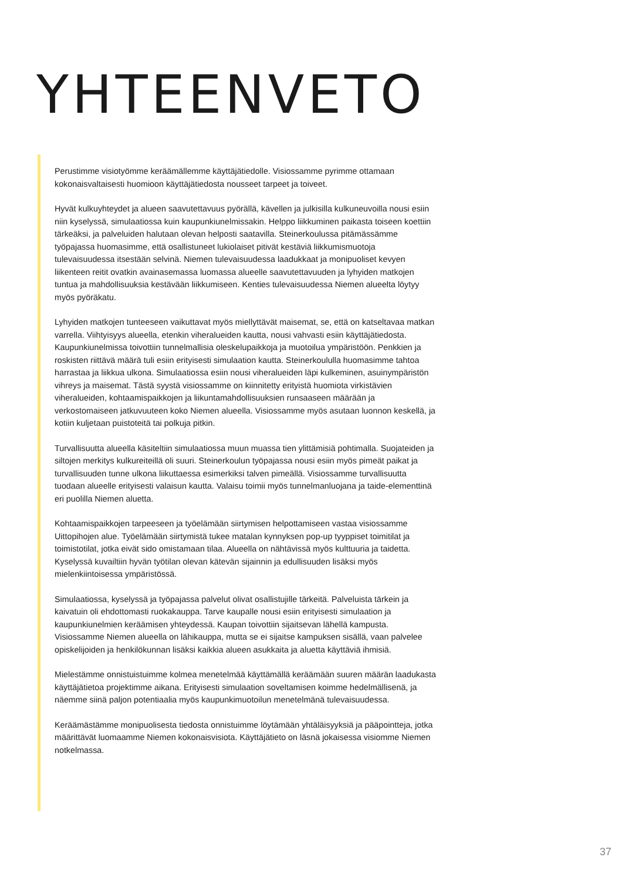YHTEENVETO
Perustimme visiotyömme keräämällemme käyttäjätiedolle. Visiossamme pyrimme ottamaan kokonaisvaltaisesti huomioon käyttäjätiedosta nousseet tarpeet ja toiveet.
Hyvät kulkuyhteydet ja alueen saavutettavuus pyörällä, kävellen ja julkisilla kulkuneuvoilla nousi esiin niin kyselyssä, simulaatiossa kuin kaupunkiunelmissakin. Helppo liikkuminen paikasta toiseen koettiin tärkeäksi, ja palveluiden halutaan olevan helposti saatavilla. Steinerkoulussa pitämässämme työpajassa huomasimme, että osallistuneet lukiolaiset pitivät kestäviä liikkumismuotoja tulevaisuudessa itsestään selvinä. Niemen tulevaisuudessa laadukkaat ja monipuoliset kevyen liikenteen reitit ovatkin avainasemassa luomassa alueelle saavutettavuuden ja lyhyiden matkojen tuntua ja mahdollisuuksia kestävään liikkumiseen. Kenties tulevaisuudessa Niemen alueelta löytyy myös pyöräkatu.
Lyhyiden matkojen tunteeseen vaikuttavat myös miellyttävät maisemat, se, että on katseltavaa matkan varrella. Viihtyisyys alueella, etenkin viheralueiden kautta, nousi vahvasti esiin käyttäjätiedosta. Kaupunkiunelmissa toivottiin tunnelmallisia oleskelupaikkoja ja muotoilua ympäristöön. Penkkien ja roskisten riittävä määrä tuli esiin erityisesti simulaation kautta. Steinerkoululla huomasimme tahtoa harrastaa ja liikkua ulkona. Simulaatiossa esiin nousi viheralueiden läpi kulkeminen, asuinympäristön vihreys ja maisemat. Tästä syystä visiossamme on kiinnitetty erityistä huomiota virkistävien viheralueiden, kohtaamispaikkojen ja liikuntamahdollisuuksien runsaaseen määrään ja verkostomaiseen jatkuvuuteen koko Niemen alueella. Visiossamme myös asutaan luonnon keskellä, ja kotiin kuljetaan puistoteitä tai polkuja pitkin.
Turvallisuutta alueella käsiteltiin simulaatiossa muun muassa tien ylittämisiä pohtimalla. Suojateiden ja siltojen merkitys kulkureiteillä oli suuri. Steinerkoulun työpajassa nousi esiin myös pimeät paikat ja turvallisuuden tunne ulkona liikuttaessa esimerkiksi talven pimeällä. Visiossamme turvallisuutta tuodaan alueelle erityisesti valaisun kautta. Valaisu toimii myös tunnelmanluojana ja taide-elementtinä eri puolilla Niemen aluetta.
Kohtaamispaikkojen tarpeeseen ja työelämään siirtymisen helpottamiseen vastaa visiossamme Uittopihojen alue. Työelämään siirtymistä tukee matalan kynnyksen pop-up tyyppiset toimitilat ja toimistotilat, jotka eivät sido omistamaan tilaa. Alueella on nähtävissä myös kulttuuria ja taidetta. Kyselyssä kuvailtiin hyvän työtilan olevan kätevän sijainnin ja edullisuuden lisäksi myös mielenkiintoisessa ympäristössä.
Simulaatiossa, kyselyssä ja työpajassa palvelut olivat osallistujille tärkeitä. Palveluista tärkein ja kaivatuin oli ehdottomasti ruokakauppa. Tarve kaupalle nousi esiin erityisesti simulaation ja kaupunkiunelmien keräämisen yhteydessä. Kaupan toivottiin sijaitsevan lähellä kampusta. Visiossamme Niemen alueella on lähikauppa, mutta se ei sijaitse kampuksen sisällä, vaan palvelee opiskelijoiden ja henkilökunnan lisäksi kaikkia alueen asukkaita ja aluetta käyttäviä ihmisiä.
Mielestämme onnistuistuimme kolmea menetelmää käyttämällä keräämään suuren määrän laadukasta käyttäjätietoa projektimme aikana. Erityisesti simulaation soveltamisen koimme hedelmällisenä, ja näemme siinä paljon potentiaalia myös kaupunkimuotoilun menetelmänä tulevaisuudessa.
Keräämästämme monipuolisesta tiedosta onnistuimme löytämään yhtäläisyyksiä ja pääpointteja, jotka määrittävät luomaamme Niemen kokonaisvisiota. Käyttäjätieto on läsnä jokaisessa visiomme Niemen notkelmassa.
37